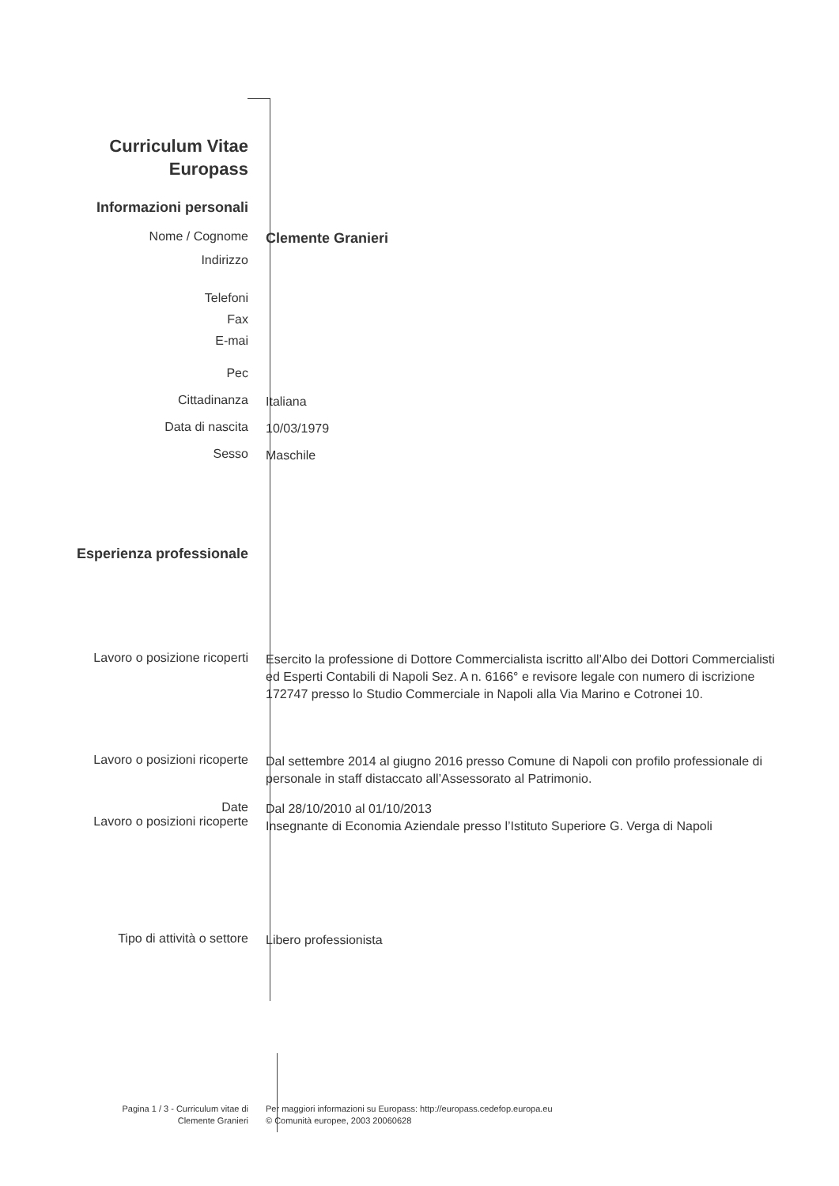Curriculum Vitae
Europass
Informazioni personali
Nome / Cognome
Clemente Granieri
Indirizzo
Telefoni
Fax
E-mai
Pec
Cittadinanza
Italiana
Data di nascita
10/03/1979
Sesso
Maschile
Esperienza professionale
Lavoro o posizione ricoperti
Esercito la professione di Dottore Commercialista iscritto all’Albo dei Dottori Commercialisti ed Esperti Contabili di Napoli Sez. A n. 6166° e revisore legale con numero di iscrizione 172747 presso lo Studio Commerciale in Napoli alla Via Marino e Cotronei 10.
Lavoro o posizioni ricoperte
Dal settembre 2014 al giugno 2016 presso Comune di Napoli con profilo professionale di personale in staff distaccato all’Assessorato al Patrimonio.
Date
Lavoro o posizioni ricoperte
Dal 28/10/2010 al 01/10/2013
Insegnante di Economia Aziendale presso l’Istituto Superiore G. Verga di Napoli
Tipo di attività o settore
Libero professionista
Pagina 1 / 3 - Curriculum vitae di
Clemente Granieri
Per maggiori informazioni su Europass: http://europass.cedefop.europa.eu
© Comunità europee, 2003 20060628